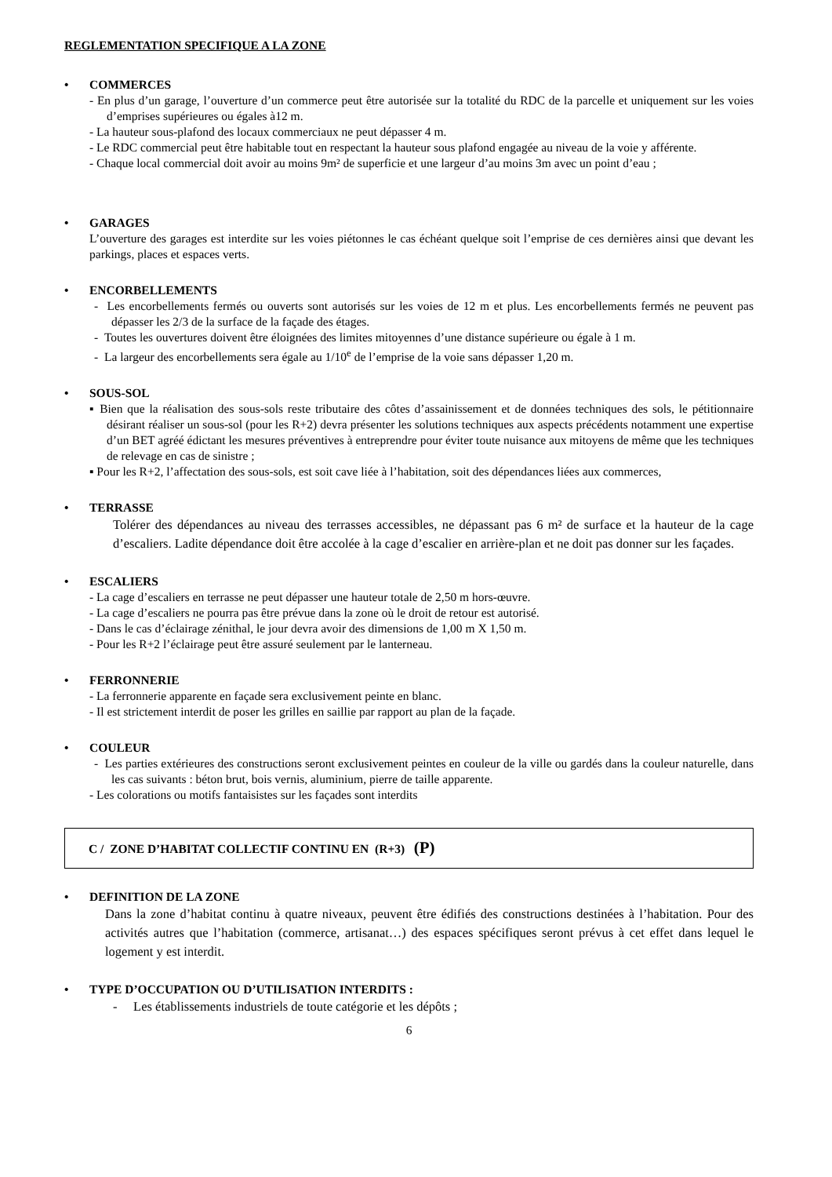REGLEMENTATION SPECIFIQUE A LA ZONE
• COMMERCES
- En plus d’un garage, l’ouverture d’un commerce peut être autorisée sur la totalité du RDC de la parcelle et uniquement sur les voies d’emprises supérieures ou égales à12 m.
- La hauteur sous-plafond des locaux commerciaux ne peut dépasser 4 m.
- Le RDC commercial peut être habitable tout en respectant la hauteur sous plafond engagée au niveau de la voie y afférente.
- Chaque local commercial doit avoir au moins 9m² de superficie et une largeur d’au moins 3m avec un point d’eau ;
• GARAGES
L’ouverture des garages est interdite sur les voies piétonnes le cas échéant quelque soit l’emprise de ces dernières ainsi que devant les parkings, places et espaces verts.
• ENCORBELLEMENTS
- Les encorbellements fermés ou ouverts sont autorisés sur les voies de 12 m et plus. Les encorbellements fermés ne peuvent pas dépasser les 2/3 de la surface de la façade des étages.
- Toutes les ouvertures doivent être éloignées des limites mitoyennes d’une distance supérieure ou égale à 1 m.
- La largeur des encorbellements sera égale au 1/10<sup>e</sup> de l’emprise de la voie sans dépasser 1,20 m.
• SOUS-SOL
▪ Bien que la réalisation des sous-sols reste tributaire des côtes d’assainissement et de données techniques des sols, le pétitionnaire désirant réaliser un sous-sol (pour les R+2) devra présenter les solutions techniques aux aspects précédents notamment une expertise d’un BET agréé édictant les mesures préventives à entreprendre pour éviter toute nuisance aux mitoyens de même que les techniques de relevage en cas de sinistre ;
▪ Pour les R+2, l’affectation des sous-sols, est soit cave liée à l’habitation, soit des dépendances liées aux commerces,
• TERRASSE
Tolérer des dépendances au niveau des terrasses accessibles, ne dépassant pas 6 m² de surface et la hauteur de la cage d’escaliers. Ladite dépendance doit être accolée à la cage d’escalier en arrière-plan et ne doit pas donner sur les façades.
• ESCALIERS
- La cage d’escaliers en terrasse ne peut dépasser une hauteur totale de 2,50 m hors-œuvre.
- La cage d’escaliers ne pourra pas être prévue dans la zone où le droit de retour est autorisé.
- Dans le cas d’éclairage zénithal, le jour devra avoir des dimensions de 1,00 m X 1,50 m.
- Pour les R+2 l’éclairage peut être assuré seulement par le lanterneau.
• FERRONNERIE
- La ferronnerie apparente en façade sera exclusivement peinte en blanc.
- Il est strictement interdit de poser les grilles en saillie par rapport au plan de la façade.
• COULEUR
- Les parties extérieures des constructions seront exclusivement peintes en couleur de la ville ou gardés dans la couleur naturelle, dans les cas suivants : béton brut, bois vernis, aluminium, pierre de taille apparente.
- Les colorations ou motifs fantaisistes sur les façades sont interdits
C / ZONE D’HABITAT COLLECTIF CONTINU EN (R+3) (P)
• DEFINITION DE LA ZONE
Dans la zone d’habitat continu à quatre niveaux, peuvent être édifiés des constructions destinées à l’habitation. Pour des activités autres que l’habitation (commerce, artisanat…) des espaces spécifiques seront prévus à cet effet dans lequel le logement y est interdit.
• TYPE D’OCCUPATION OU D’UTILISATION INTERDITS :
- Les établissements industriels de toute catégorie et les dépôts ;
6